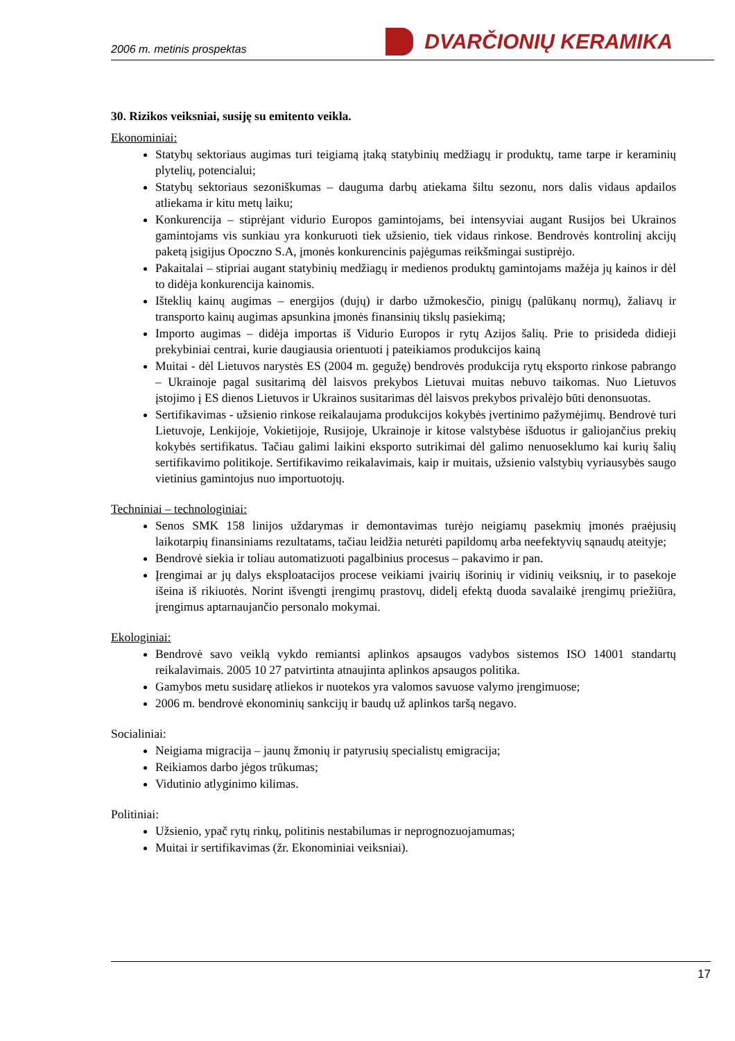2006 m. metinis prospektas DVARČIONIŲ KERAMIKA
30. Rizikos veiksniai, susiję su emitento veikla.
Ekonominiai:
Statybų sektoriaus augimas turi teigiamą įtaką statybinių medžiagų ir produktų, tame tarpe ir keraminių plytelių, potencialui;
Statybų sektoriaus sezoniškumas – dauguma darbų atiekama šiltu sezonu, nors dalis vidaus apdailos atliekama ir kitu metų laiku;
Konkurencija – stiprėjant vidurio Europos gamintojams, bei intensyviai augant Rusijos bei Ukrainos gamintojams vis sunkiau yra konkuruoti tiek užsienio, tiek vidaus rinkose. Bendrovės kontrolinį akcijų paketą įsigijus Opoczno S.A, įmonės konkurencinis pajėgumas reikšmingai sustiprėjo.
Pakaitalai – stipriai augant statybinių medžiagų ir medienos produktų gamintojams mažėja jų kainos ir dėl to didėja konkurencija kainomis.
Išteklių kainų augimas – energijos (dujų) ir darbo užmokesčio, pinigų (palūkanų normų), žaliavų ir transporto kainų augimas apsunkina įmonės finansinių tikslų pasiekimą;
Importo augimas – didėja importas iš Vidurio Europos ir rytų Azijos šalių. Prie to prisideda didieji prekybiniai centrai, kurie daugiausia orientuoti į pateikiamos produkcijos kainą
Muitai - dėl Lietuvos narystės ES (2004 m. gegužę) bendrovės produkcija rytų eksporto rinkose pabrango – Ukrainoje pagal susitarimą dėl laisvos prekybos Lietuvai muitas nebuvo taikomas. Nuo Lietuvos įstojimo į ES dienos Lietuvos ir Ukrainos susitarimas dėl laisvos prekybos privalėjo būti denonsuotas.
Sertifikavimas - užsienio rinkose reikalaujama produkcijos kokybės įvertinimo pažymėjimų. Bendrovė turi Lietuvoje, Lenkijoje, Vokietijoje, Rusijoje, Ukrainoje ir kitose valstybėse išduotus ir galiojančius prekių kokybės sertifikatus. Tačiau galimi laikini eksporto sutrikimai dėl galimo nenuoseklumo kai kurių šalių sertifikavimo politikoje. Sertifikavimo reikalavimais, kaip ir muitais, užsienio valstybių vyriausybės saugo vietinius gamintojus nuo importuotojų.
Techniniai – technologiniai:
Senos SMK 158 linijos uždarymas ir demontavimas turėjo neigiamų pasekmių įmonės praėjusių laikotarpių finansiniams rezultatams, tačiau leidžia neturėti papildomų arba neefektyvių sąnaudų ateityje;
Bendrovė siekia ir toliau automatizuoti pagalbinius procesus – pakavimo ir pan.
Įrengimai ar jų dalys eksploatacijos procese veikiami įvairių išorinių ir vidinių veiksnių, ir to pasekoje išeina iš rikiuotės. Norint išvengti įrengimų prastovų, didelį efektą duoda savalaikė įrengimų priežiūra, įrengimus aptarnaujančio personalo mokymai.
Ekologiniai:
Bendrovė savo veiklą vykdo remiantsi aplinkos apsaugos vadybos sistemos ISO 14001 standartų reikalavimais. 2005 10 27 patvirtinta atnaujinta aplinkos apsaugos politika.
Gamybos metu susidarę atliekos ir nuotekos yra valomos savuose valymo įrengimuose;
2006 m. bendrovė ekonominių sankcijų ir baudų už aplinkos taršą negavo.
Socialiniai:
Neigiama migracija – jaunų žmonių ir patyrusių specialistų emigracija;
Reikiamos darbo jėgos trūkumas;
Vidutinio atlyginimo kilimas.
Politiniai:
Užsienio, ypač rytų rinkų, politinis nestabilumas ir neprognozuojamumas;
Muitai ir sertifikavimas (žr. Ekonominiai veiksniai).
17